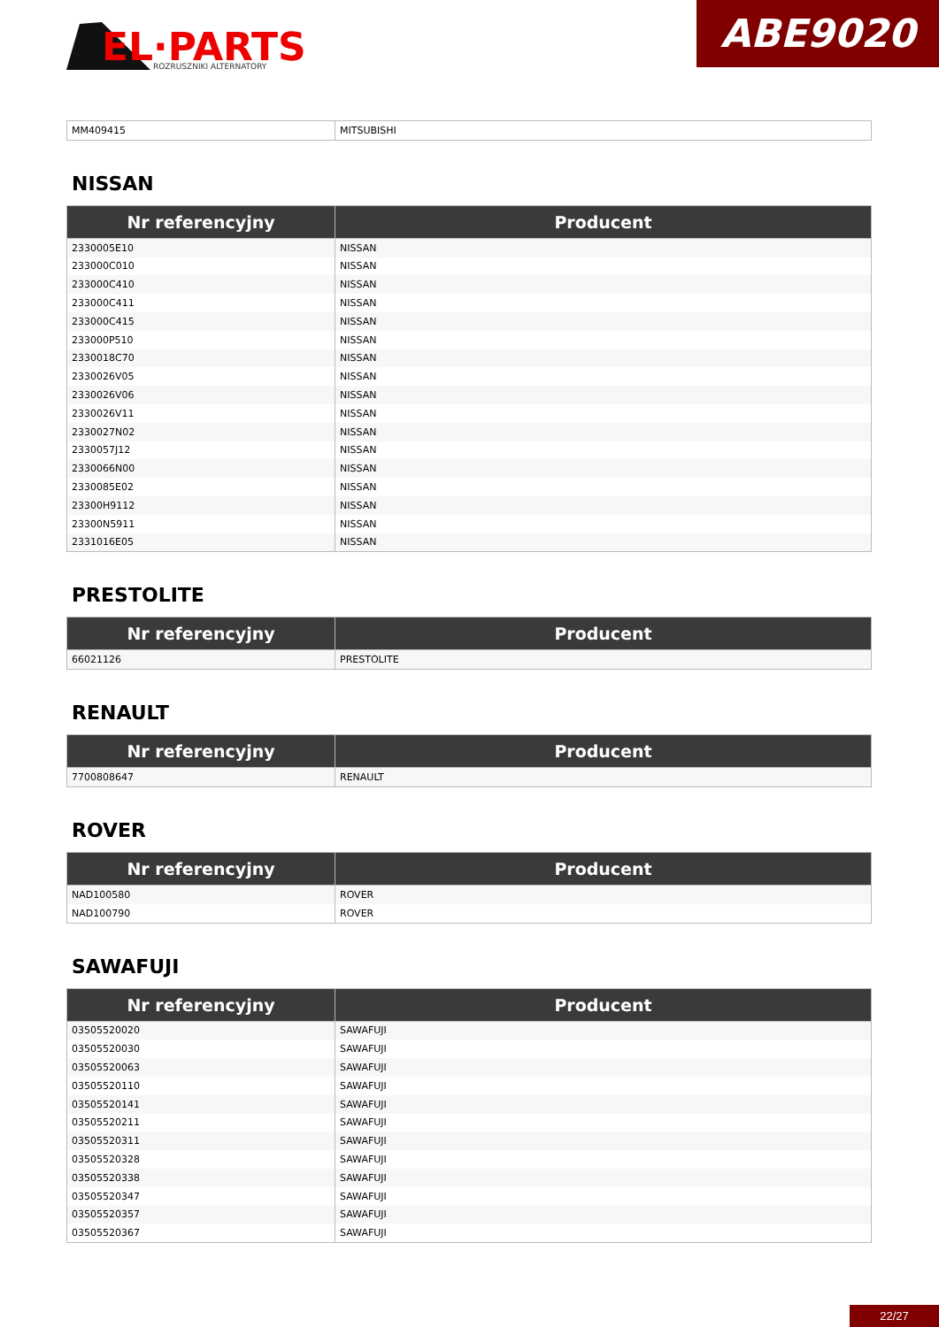EL·PARTS
ROZRUSZNIKI ALTERNATORY
ABE9020
| MM409415 | MITSUBISHI |
NISSAN
| Nr referencyjny | Producent |
| --- | --- |
| 2330005E10 | NISSAN |
| 233000C010 | NISSAN |
| 233000C410 | NISSAN |
| 233000C411 | NISSAN |
| 233000C415 | NISSAN |
| 233000P510 | NISSAN |
| 2330018C70 | NISSAN |
| 2330026V05 | NISSAN |
| 2330026V06 | NISSAN |
| 2330026V11 | NISSAN |
| 2330027N02 | NISSAN |
| 2330057J12 | NISSAN |
| 2330066N00 | NISSAN |
| 2330085E02 | NISSAN |
| 23300H9112 | NISSAN |
| 23300N5911 | NISSAN |
| 2331016E05 | NISSAN |
PRESTOLITE
| Nr referencyjny | Producent |
| --- | --- |
| 66021126 | PRESTOLITE |
RENAULT
| Nr referencyjny | Producent |
| --- | --- |
| 7700808647 | RENAULT |
ROVER
| Nr referencyjny | Producent |
| --- | --- |
| NAD100580 | ROVER |
| NAD100790 | ROVER |
SAWAFUJI
| Nr referencyjny | Producent |
| --- | --- |
| 03505520020 | SAWAFUJI |
| 03505520030 | SAWAFUJI |
| 03505520063 | SAWAFUJI |
| 03505520110 | SAWAFUJI |
| 03505520141 | SAWAFUJI |
| 03505520211 | SAWAFUJI |
| 03505520311 | SAWAFUJI |
| 03505520328 | SAWAFUJI |
| 03505520338 | SAWAFUJI |
| 03505520347 | SAWAFUJI |
| 03505520357 | SAWAFUJI |
| 03505520367 | SAWAFUJI |
22/27